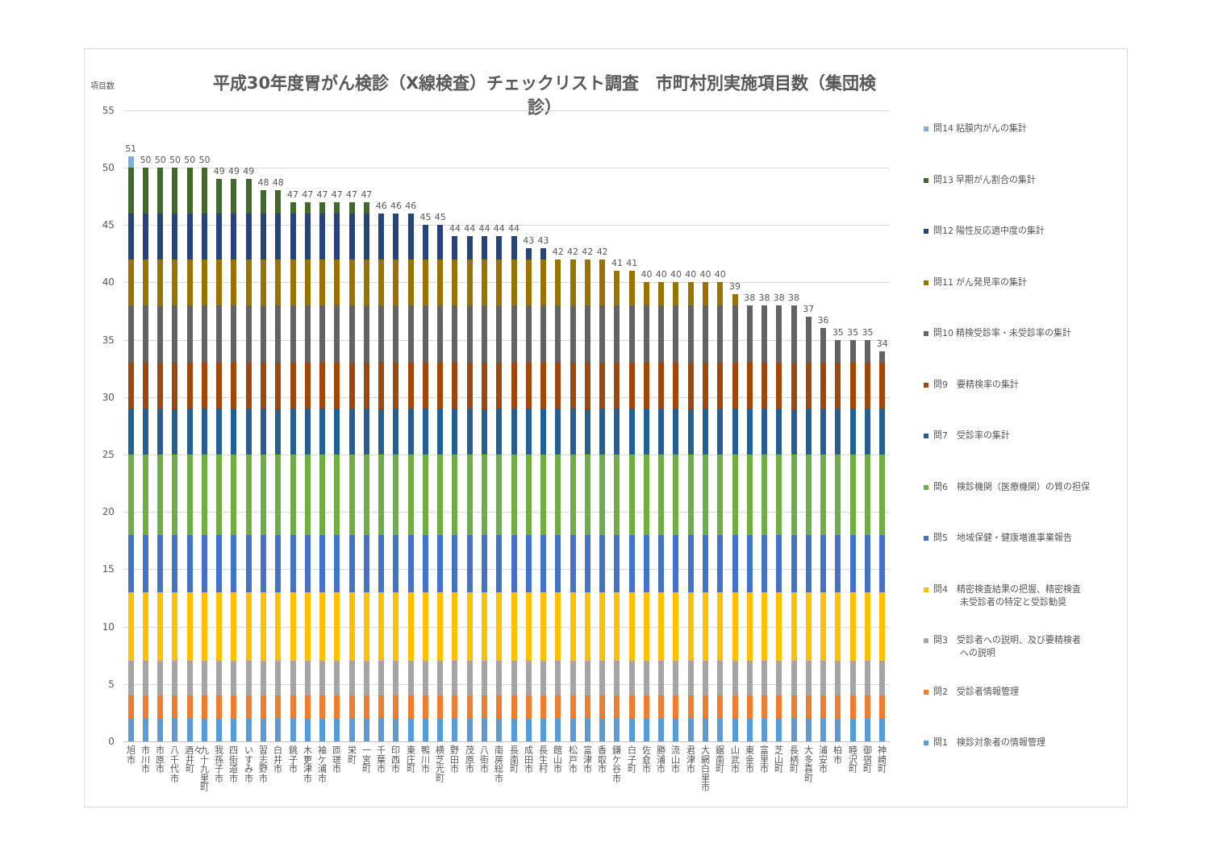平成30年度胃がん検診（X線検査）チェックリスト調査　市町村別実施項目数（集団検診）
項目数
55
50
45
40
35
30
25
20
15
10
5
0
51
50
50
50
50
50
49
49
49
48
48
47
47
47
47
47
47
46
46
46
45
45
44
44
44
44
44
43
43
42
42
42
42
41
41
40
40
40
40
40
40
39
38
38
38
38
37
36
35
35
35
34
旭市
市川市
市原市
八千代市
酒々井町
九十九里町
我孫子市
四街道市
いすみ市
習志野市
白井市
銚子市
木更津市
袖ケ浦市
匝瑳市
栄町
一宮町
千葉市
印西市
東庄町
鴨川市
横芝光町
野田市
茂原市
八街市
南房総市
長南町
成田市
長生村
館山市
松戸市
富津市
香取市
鎌ケ谷市
白子町
佐倉市
勝浦市
流山市
君津市
大網白里市
鋸南町
山武市
東金市
富里市
芝山町
長柄町
大多喜町
浦安市
柏市
睦沢町
御宿町
神崎町
問14 粘膜内がんの集計
問13 早期がん割合の集計
問12 陽性反応適中度の集計
問11 がん発見率の集計
問10 精検受診率・未受診率の集計
問9　要精検率の集計
問7　受診率の集計
問6　検診機関（医療機関）の質の担保
問5　地域保健・健康増進事業報告
問4　精密検査結果の把握、精密検査
　　　未受診者の特定と受診勧奨
問3　受診者への説明、及び要精検者
　　　への説明
問2　受診者情報管理
問1　検診対象者の情報管理